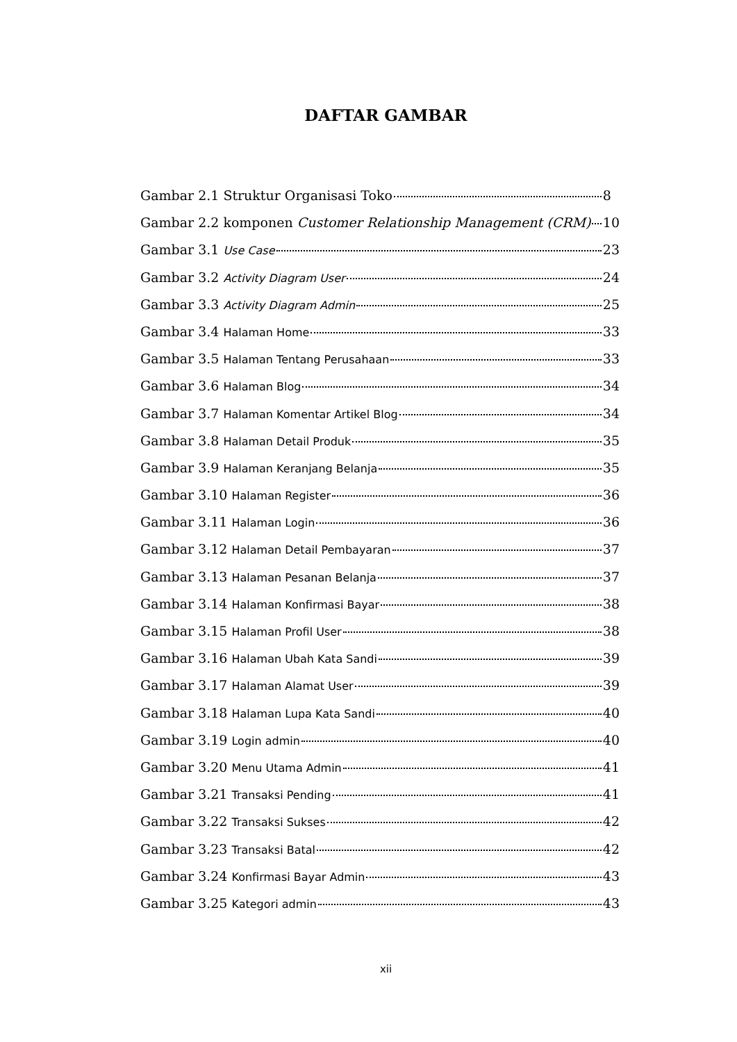DAFTAR GAMBAR
Gambar 2.1 Struktur Organisasi Toko 8
Gambar 2.2 komponen Customer Relationship Management (CRM) 10
Gambar 3.1 Use Case 23
Gambar 3.2 Activity Diagram User 24
Gambar 3.3 Activity Diagram Admin 25
Gambar 3.4 Halaman Home 33
Gambar 3.5 Halaman Tentang Perusahaan 33
Gambar 3.6 Halaman Blog 34
Gambar 3.7 Halaman Komentar Artikel Blog 34
Gambar 3.8 Halaman Detail Produk 35
Gambar 3.9 Halaman Keranjang Belanja 35
Gambar 3.10 Halaman Register 36
Gambar 3.11 Halaman Login 36
Gambar 3.12 Halaman Detail Pembayaran 37
Gambar 3.13 Halaman Pesanan Belanja 37
Gambar 3.14 Halaman Konfirmasi Bayar 38
Gambar 3.15 Halaman Profil User 38
Gambar 3.16 Halaman Ubah Kata Sandi 39
Gambar 3.17 Halaman Alamat User 39
Gambar 3.18 Halaman Lupa Kata Sandi 40
Gambar 3.19 Login admin 40
Gambar 3.20 Menu Utama Admin 41
Gambar 3.21 Transaksi Pending 41
Gambar 3.22 Transaksi Sukses 42
Gambar 3.23 Transaksi Batal 42
Gambar 3.24 Konfirmasi Bayar Admin 43
Gambar 3.25 Kategori admin 43
xii